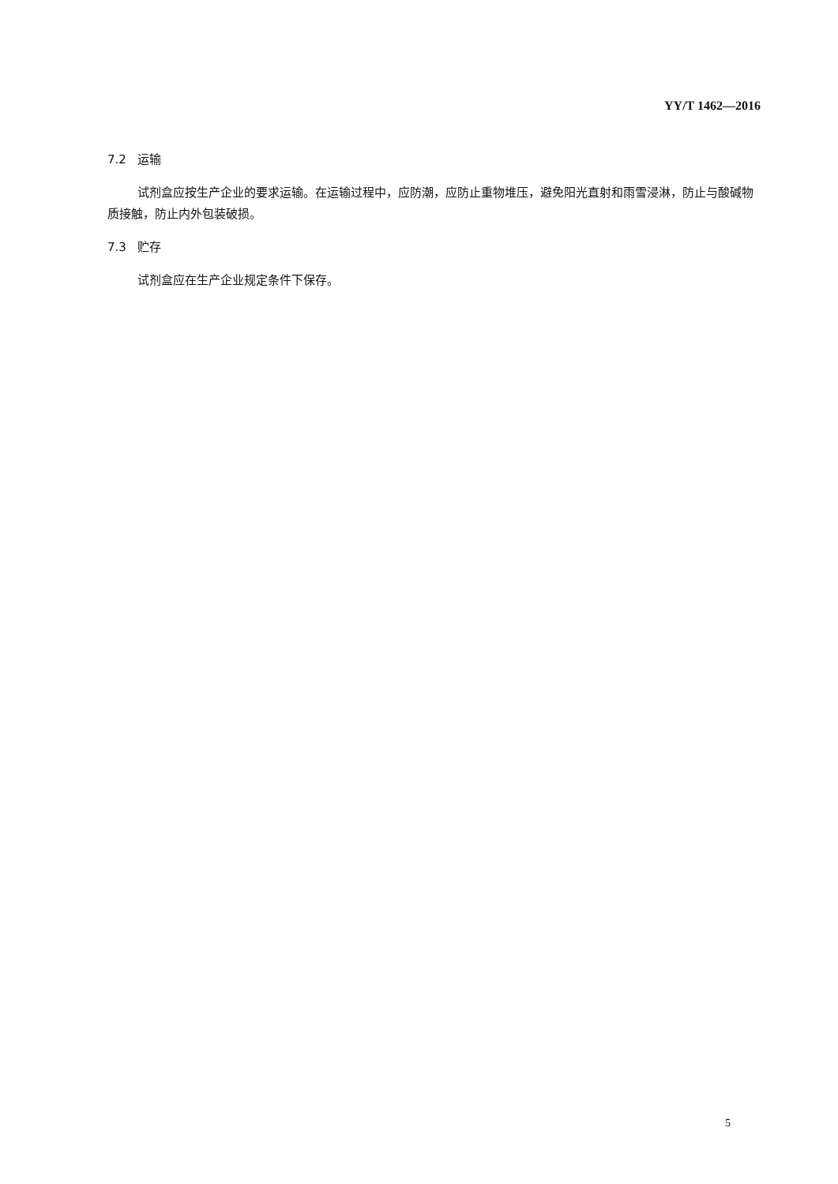YY/T 1462—2016
7.2 运输
试剂盒应按生产企业的要求运输。在运输过程中，应防潮，应防止重物堆压，避免阳光直射和雨雪浸淋，防止与酸碱物质接触，防止内外包装破损。
7.3 贮存
试剂盒应在生产企业规定条件下保存。
5